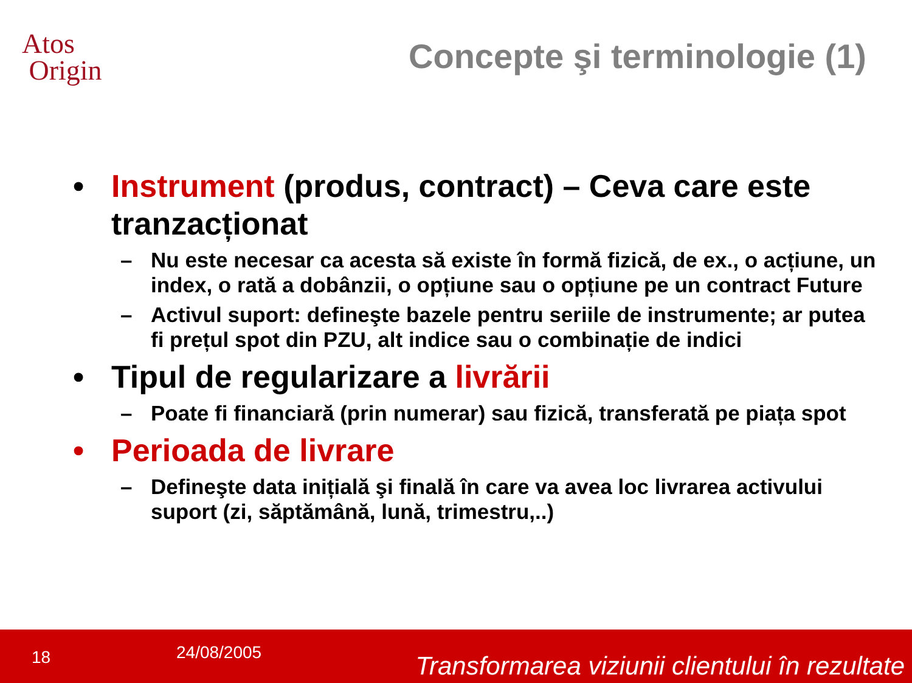Atos
Origin
Concepte şi terminologie (1)
• Instrument (produs, contract) – Ceva care este tranzacționat
– Nu este necesar ca acesta să existe în formă fizică, de ex., o acțiune, un index, o rată a dobânzii, o opțiune sau o opțiune pe un contract Future
– Activul suport: defineşte bazele pentru seriile de instrumente; ar putea fi prețul spot din PZU, alt indice sau o combinație de indici
• Tipul de regularizare a livrării
– Poate fi financiară (prin numerar) sau fizică, transferată pe piața spot
• Perioada de livrare
– Defineşte data inițială şi finală în care va avea loc livrarea activului suport (zi, săptămână, lună, trimestru,..)
18 24/08/2005 Transformarea viziunii clientului în rezultate